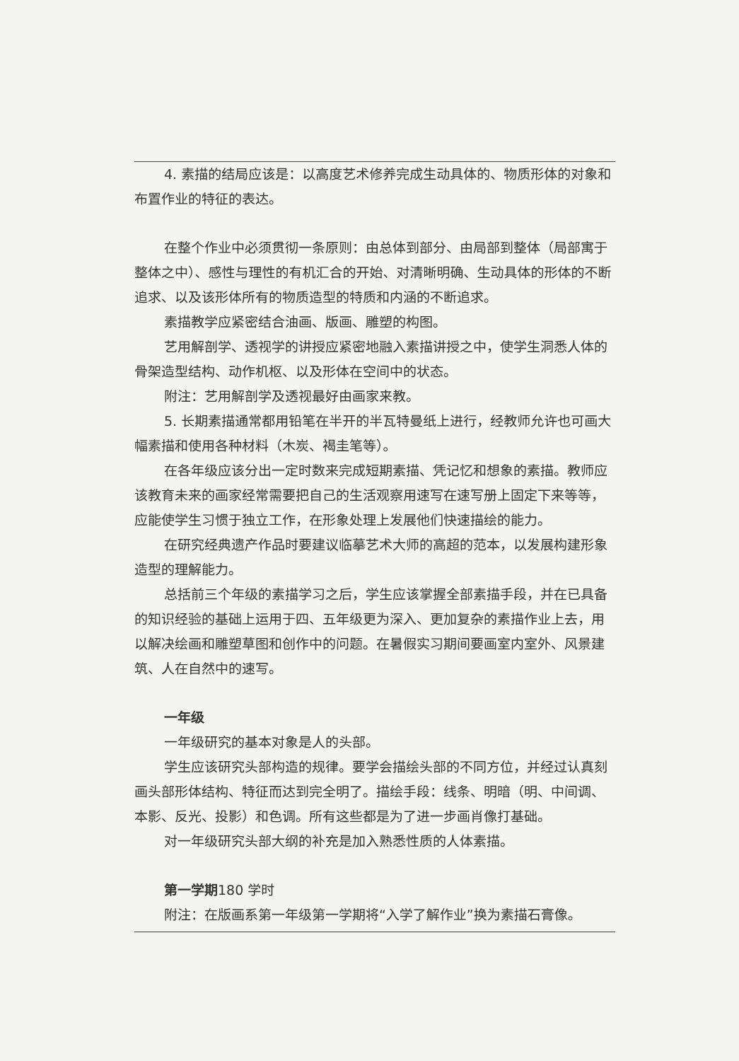4. 素描的结局应该是：以高度艺术修养完成生动具体的、物质形体的对象和布置作业的特征的表达。
在整个作业中必须贯彻一条原则：由总体到部分、由局部到整体（局部寓于整体之中）、感性与理性的有机汇合的开始、对清晰明确、生动具体的形体的不断追求、以及该形体所有的物质造型的特质和内涵的不断追求。
素描教学应紧密结合油画、版画、雕塑的构图。
艺用解剖学、透视学的讲授应紧密地融入素描讲授之中，使学生洞悉人体的骨架造型结构、动作机枢、以及形体在空间中的状态。
附注：艺用解剖学及透视最好由画家来教。
5. 长期素描通常都用铅笔在半开的半瓦特曼纸上进行，经教师允许也可画大幅素描和使用各种材料（木炭、褐圭笔等）。
在各年级应该分出一定时数来完成短期素描、凭记忆和想象的素描。教师应该教育未来的画家经常需要把自己的生活观察用速写在速写册上固定下来等等，应能使学生习惯于独立工作，在形象处理上发展他们快速描绘的能力。
在研究经典遗产作品时要建议临摹艺术大师的高超的范本，以发展构建形象造型的理解能力。
总括前三个年级的素描学习之后，学生应该掌握全部素描手段，并在已具备的知识经验的基础上运用于四、五年级更为深入、更加复杂的素描作业上去，用以解决绘画和雕塑草图和创作中的问题。在暑假实习期间要画室内室外、风景建筑、人在自然中的速写。
一年级
一年级研究的基本对象是人的头部。
学生应该研究头部构造的规律。要学会描绘头部的不同方位，并经过认真刻画头部形体结构、特征而达到完全明了。描绘手段：线条、明暗（明、中间调、本影、反光、投影）和色调。所有这些都是为了进一步画肖像打基础。
对一年级研究头部大纲的补充是加入熟悉性质的人体素描。
第一学期180 学时
附注：在版画系第一年级第一学期将“入学了解作业”换为素描石膏像。